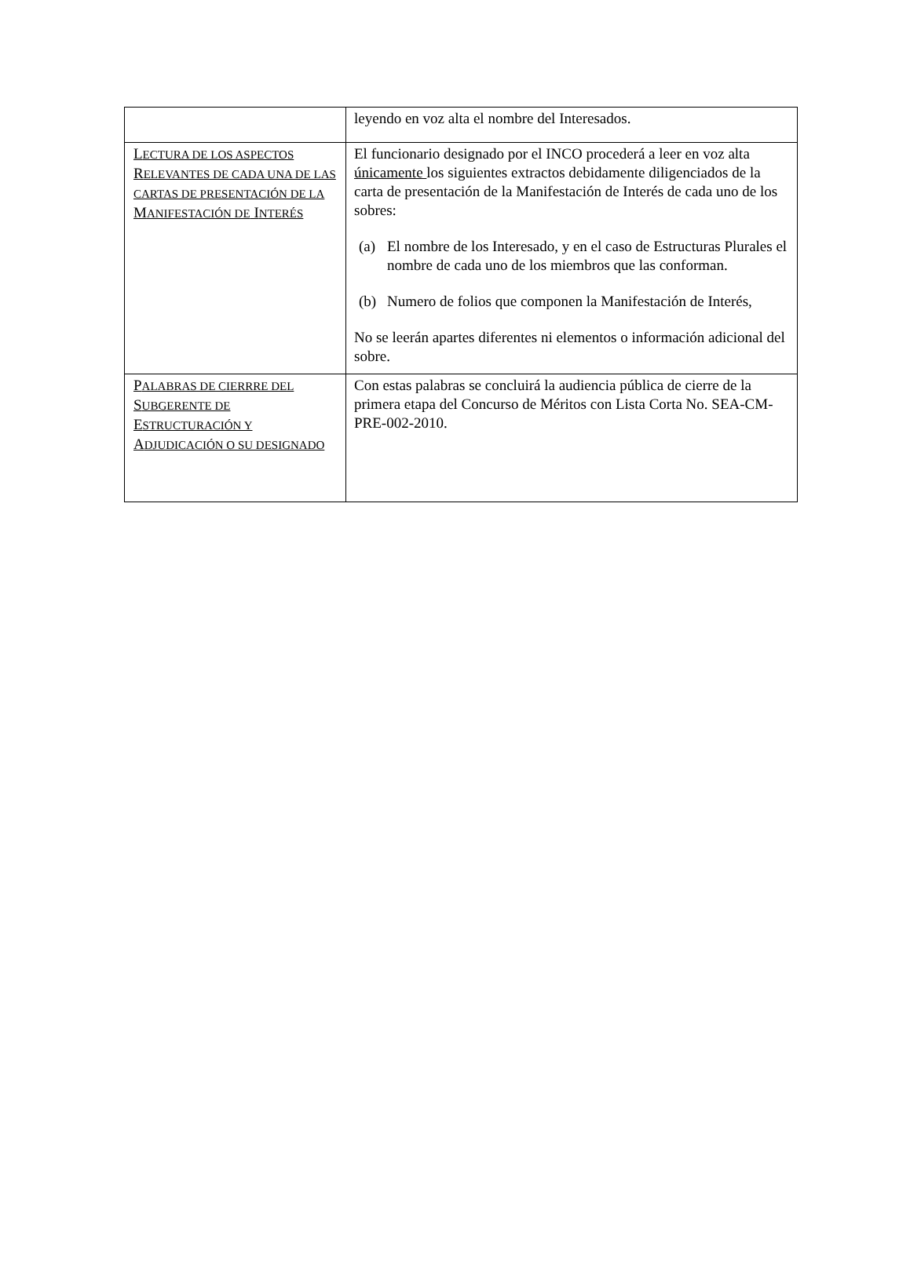| | leyendo en voz alta el nombre del Interesados. |
| L ECTURA DE LOS ASPECTOS R ELEVANTES DE CADA UNA DE LAS CARTAS DE PRESENTACIÓN DE LA M ANIFESTACIÓN DE I NTERÉS | El funcionario designado por el INCO procederá a leer en voz alta únicamente los siguientes extractos debidamente diligenciados de la carta de presentación de la Manifestación de Interés de cada uno de los sobres: (a) El nombre de los Interesado, y en el caso de Estructuras Plurales el nombre de cada uno de los miembros que las conforman. (b) Numero de folios que componen la Manifestación de Interés, No se leerán apartes diferentes ni elementos o información adicional del sobre. |
| P ALABRAS DE CIERRRE DEL S UBGERENTE DE E STRUCTURACIÓN Y A DJUDICACIÓN O SU DESIGNADO | Con estas palabras se concluirá la audiencia pública de cierre de la primera etapa del Concurso de Méritos con Lista Corta No. SEA-CM-PRE-002-2010. |